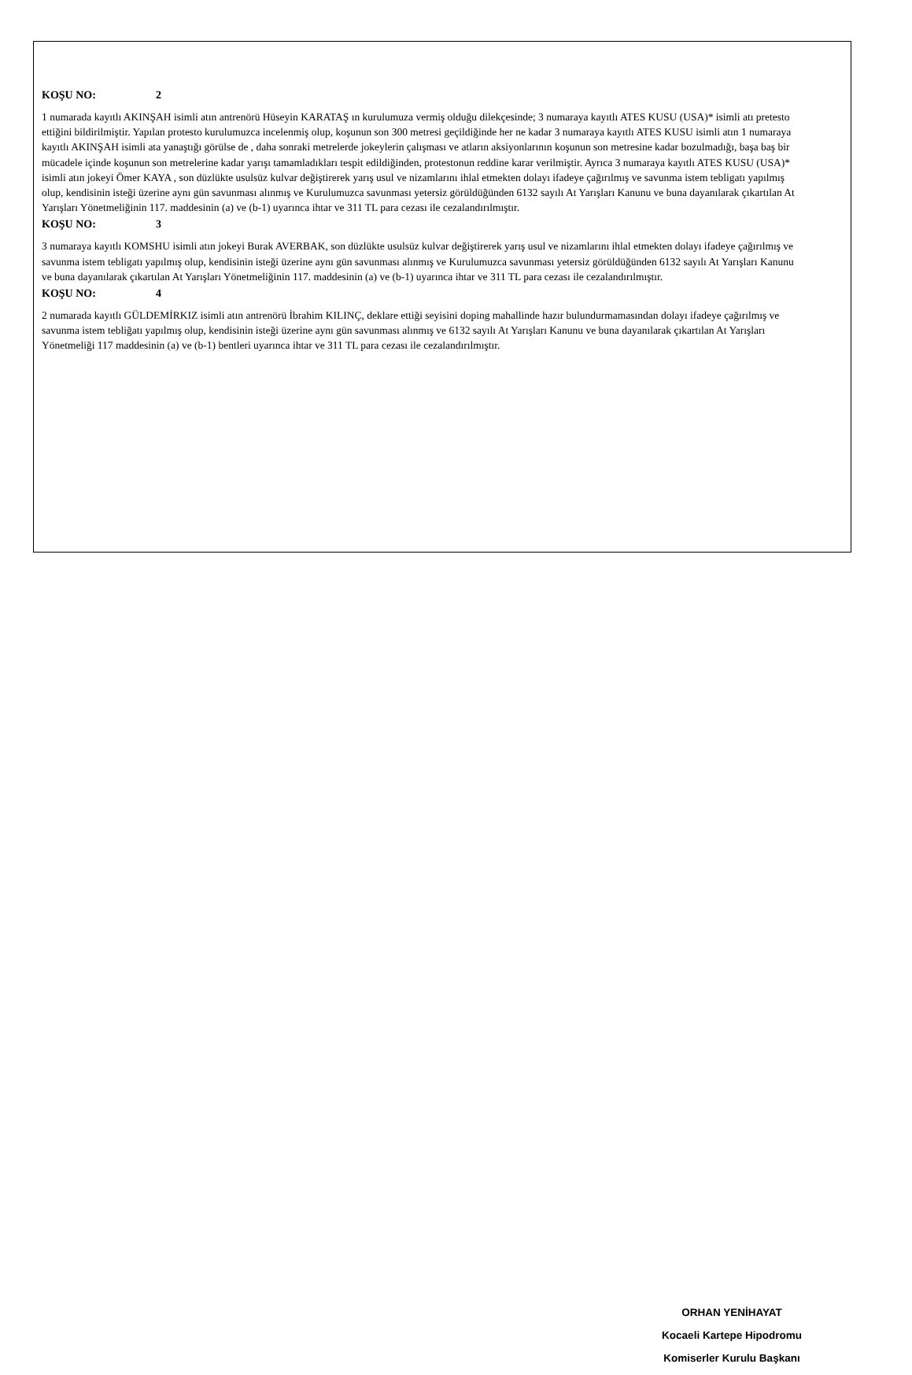KOŞU NO: 2
1 numarada kayıtlı AKINŞAH isimli atın antrenörü Hüseyin KARATAŞ ın kurulumuza vermiş olduğu dilekçesinde; 3 numaraya kayıtlı ATES KUSU (USA)* isimli atı pretesto ettiğini bildirilmiştir. Yapılan protesto kurulumuzca incelenmiş olup, koşunun son 300 metresi geçildiğinde her ne kadar 3 numaraya kayıtlı ATES KUSU isimli atın 1 numaraya kayıtlı AKINŞAH isimli ata yanaştığı görülse de , daha sonraki metrelerde jokeylerin çalışması ve atların aksiyonlarının koşunun son metresine kadar bozulmadığı, başa baş bir mücadele içinde koşunun son metrelerine kadar yarışı tamamladıkları tespit edildiğinden, protestonun reddine karar verilmiştir. Ayrıca 3 numaraya kayıtlı ATES KUSU (USA)* isimli atın jokeyi Ömer KAYA , son düzlükte usulsüz kulvar değiştirerek yarış usul ve nizamlarını ihlal etmekten dolayı ifadeye çağırılmış ve savunma istem tebligatı yapılmış olup, kendisinin isteği üzerine aynı gün savunması alınmış ve Kurulumuzca savunması yetersiz görüldüğünden 6132 sayılı At Yarışları Kanunu ve buna dayanılarak çıkartılan At Yarışları Yönetmeliğinin 117. maddesinin (a) ve (b-1) uyarınca ihtar ve 311 TL para cezası ile cezalandırılmıştır.
KOŞU NO: 3
3 numaraya kayıtlı KOMSHU isimli atın jokeyi Burak AVERBAK, son düzlükte usulsüz kulvar değiştirerek yarış usul ve nizamlarını ihlal etmekten dolayı ifadeye çağırılmış ve savunma istem tebligatı yapılmış olup, kendisinin isteği üzerine aynı gün savunması alınmış ve Kurulumuzca savunması yetersiz görüldüğünden 6132 sayılı At Yarışları Kanunu ve buna dayanılarak çıkartılan At Yarışları Yönetmeliğinin 117. maddesinin (a) ve (b-1) uyarınca ihtar ve 311 TL para cezası ile cezalandırılmıştır.
KOŞU NO: 4
2 numarada kayıtlı GÜLDEMİRKIZ isimli atın antrenörü İbrahim KILINÇ, deklare ettiği seyisini doping mahallinde hazır bulundurmamasından dolayı ifadeye çağırılmış ve savunma istem tebliğatı yapılmış olup, kendisinin isteği üzerine aynı gün savunması alınmış ve 6132 sayılı At Yarışları Kanunu ve buna dayanılarak çıkartılan At Yarışları Yönetmeliği 117 maddesinin (a) ve (b-1) bentleri uyarınca ihtar ve 311 TL para cezası ile cezalandırılmıştır.
ORHAN YENİHAYAT
Kocaeli Kartepe Hipodromu
Komiserler Kurulu Başkanı